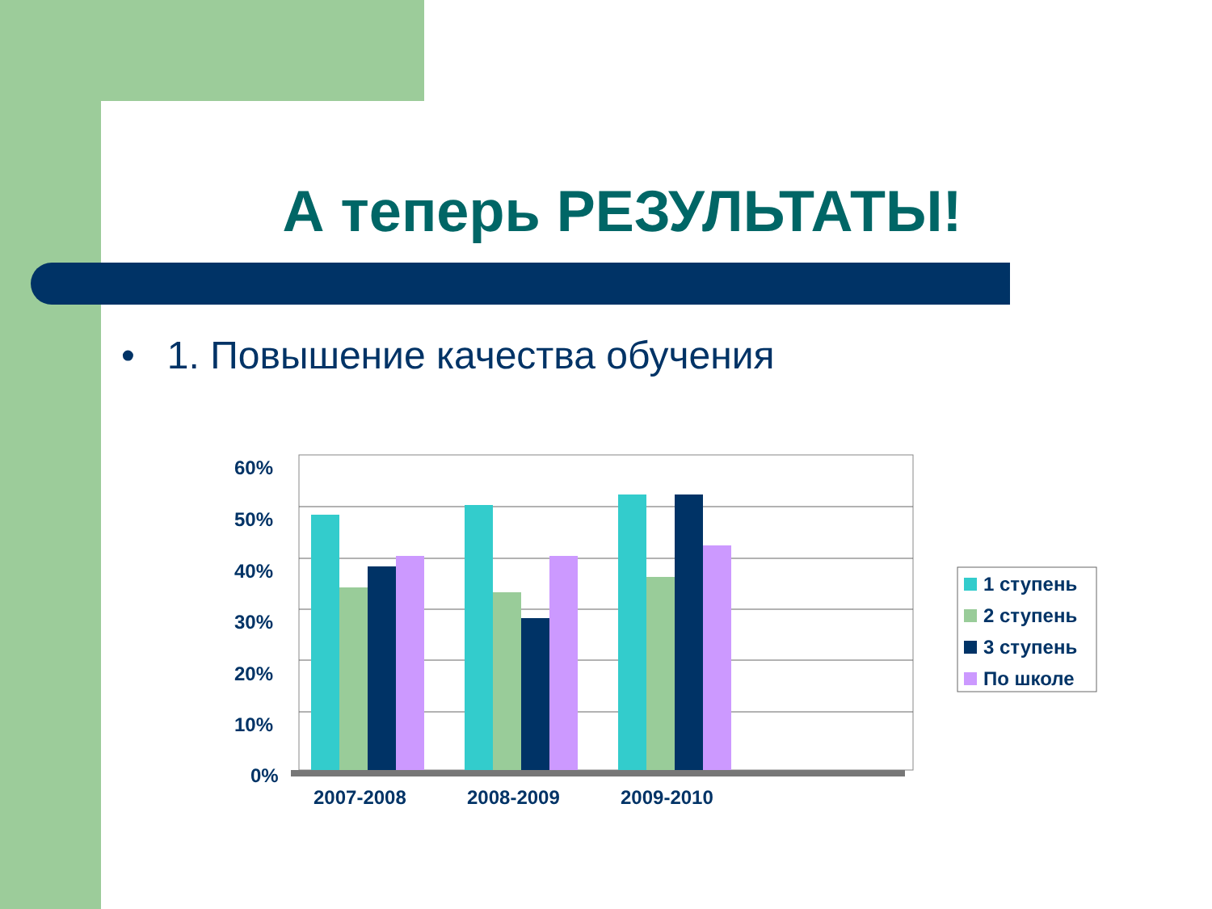А теперь РЕЗУЛЬТАТЫ!
• 1. Повышение качества обучения
60%
50%
40%
30%
20%
10%
0%
2007-2008
2008-2009
2009-2010
1 ступень
2 ступень
3 ступень
По школе